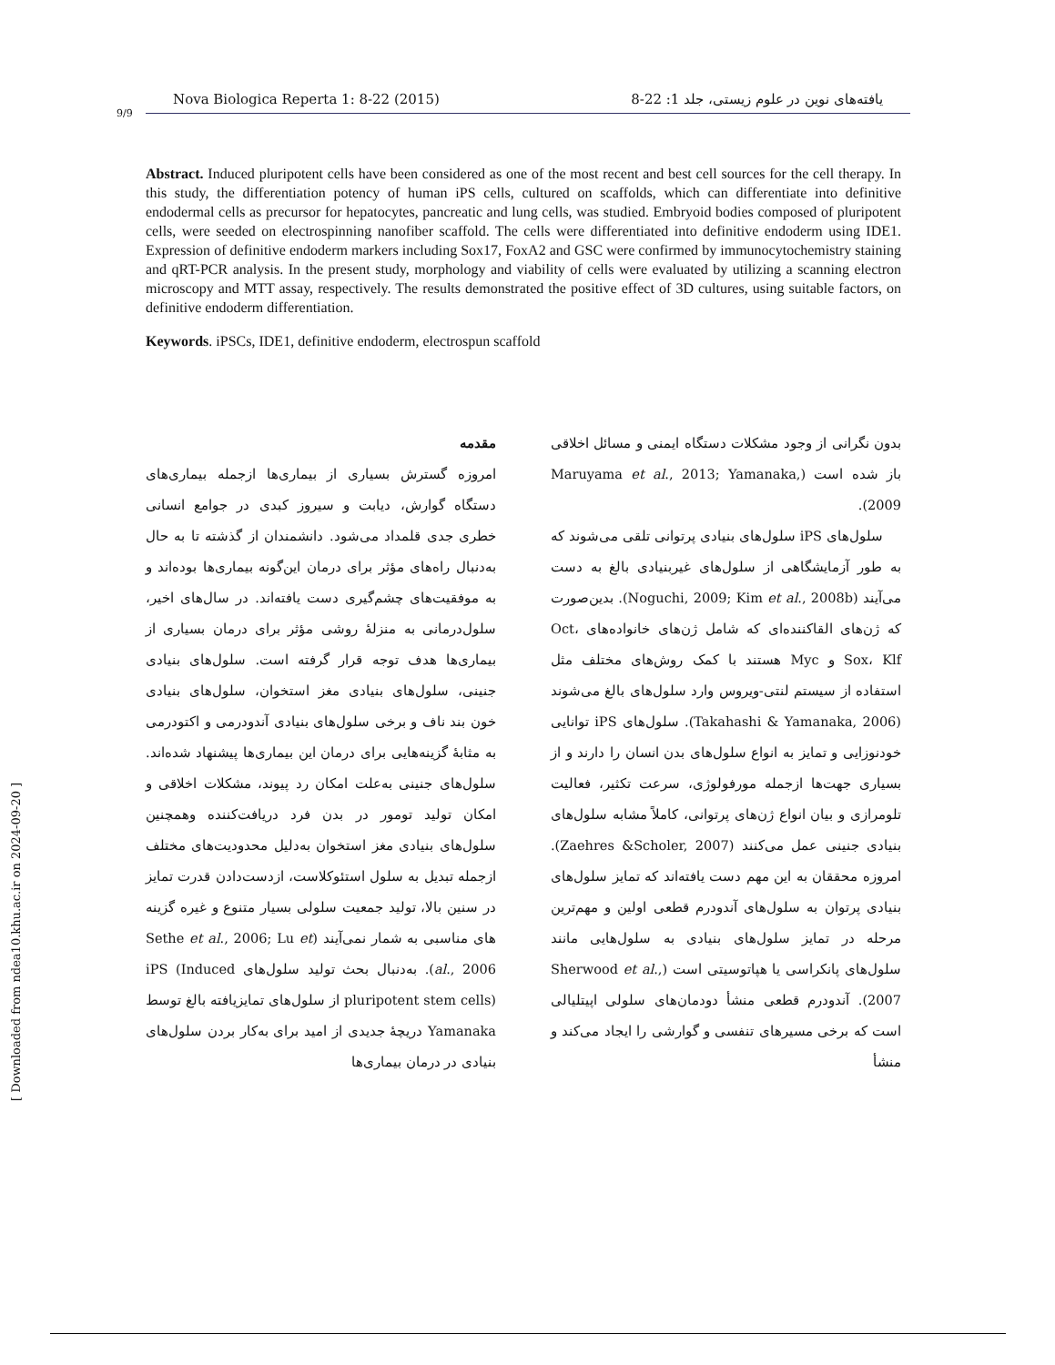9/9
Nova Biologica Reperta 1: 8-22 (2015) یافته‌های نوین در علوم زیستی، جلد 1: 22-8
Abstract. Induced pluripotent cells have been considered as one of the most recent and best cell sources for the cell therapy. In this study, the differentiation potency of human iPS cells, cultured on scaffolds, which can differentiate into definitive endodermal cells as precursor for hepatocytes, pancreatic and lung cells, was studied. Embryoid bodies composed of pluripotent cells, were seeded on electrospinning nanofiber scaffold. The cells were differentiated into definitive endoderm using IDE1. Expression of definitive endoderm markers including Sox17, FoxA2 and GSC were confirmed by immunocytochemistry staining and qRT-PCR analysis. In the present study, morphology and viability of cells were evaluated by utilizing a scanning electron microscopy and MTT assay, respectively. The results demonstrated the positive effect of 3D cultures, using suitable factors, on definitive endoderm differentiation.
Keywords. iPSCs, IDE1, definitive endoderm, electrospun scaffold
مقدمه
امروزه گسترش بسیاری از بیماری‌ها ازجمله بیماری‌های دستگاه گوارش، دیابت و سیروز کبدی در جوامع انسانی خطری جدی قلمداد می‌شود. دانشمندان از گذشته تا به حال به‌دنبال راه‌های مؤثر برای درمان این‌گونه بیماری‌ها بوده‌اند و به موفقیت‌های چشم‌گیری دست یافته‌اند. در سال‌های اخیر، سلول‌درمانی به منزلهٔ روشی مؤثر برای درمان بسیاری از بیماری‌ها هدف توجه قرار گرفته است. سلول‌های بنیادی جنینی، سلول‌های بنیادی مغز استخوان، سلول‌های بنیادی خون بند ناف و برخی سلول‌های بنیادی آندودرمی و اکتودرمی به مثابهٔ گزینه‌هایی برای درمان این بیماری‌ها پیشنهاد شده‌اند. سلول‌های جنینی به‌علت امکان رد پیوند، مشکلات اخلاقی و امکان تولید تومور در بدن فرد دریافت‌کننده وهمچنین سلول‌های بنیادی مغز استخوان به‌دلیل محدودیت‌های مختلف ازجمله تبدیل به سلول استئوکلاست، ازدست‌دادن قدرت تمایز در سنین بالا، تولید جمعیت سلولی بسیار متنوع و غیره گزینه های مناسبی به شمار نمی‌آیند (Sethe et al., 2006; Lu et al., 2006). به‌دنبال بحث تولید سلول‌های iPS (Induced pluripotent stem cells) از سلول‌های تمایزیافته بالغ توسط Yamanaka دریچهٔ جدیدی از امید برای به‌کار بردن سلول‌های بنیادی در درمان بیماری‌ها
بدون نگرانی از وجود مشکلات دستگاه ایمنی و مسائل اخلاقی باز شده است (Maruyama et al., 2013; Yamanaka, 2009).
سلول‌های iPS سلول‌های بنیادی پرتوانی تلقی می‌شوند که به طور آزمایشگاهی از سلول‌های غیربنیادی بالغ به دست می‌آیند (Noguchi, 2009; Kim et al., 2008b). بدین‌صورت که ژن‌های القاکننده‌ای که شامل ژن‌های خانواده‌های Oct، Sox، Klf و Myc هستند با کمک روش‌های مختلف مثل استفاده از سیستم لنتی-ویروس وارد سلول‌های بالغ می‌شوند (Takahashi & Yamanaka, 2006). سلول‌های iPS توانایی خودنوزایی و تمایز به انواع سلول‌های بدن انسان را دارند و از بسیاری جهت‌ها ازجمله مورفولوژی، سرعت تکثیر، فعالیت تلومرازی و بیان انواع ژن‌های پرتوانی، کاملاً مشابه سلول‌های بنیادی جنینی عمل می‌کنند (Zaehres &Scholer, 2007). امروزه محققان به این مهم دست یافته‌اند که تمایز سلول‌های بنیادی پرتوان به سلول‌های آندودرم قطعی اولین و مهم‌ترین مرحله در تمایز سلول‌های بنیادی به سلول‌هایی مانند سلول‌های پانکراسی یا هپاتوسیتی است (Sherwood et al., 2007). آندودرم قطعی منشأ دودمان‌های سلولی اپیتلیالی است که برخی مسیرهای تنفسی و گوارشی را ایجاد می‌کند و منشأ
[ Downloaded from ndea10.khu.ac.ir on 2024-09-20 ]